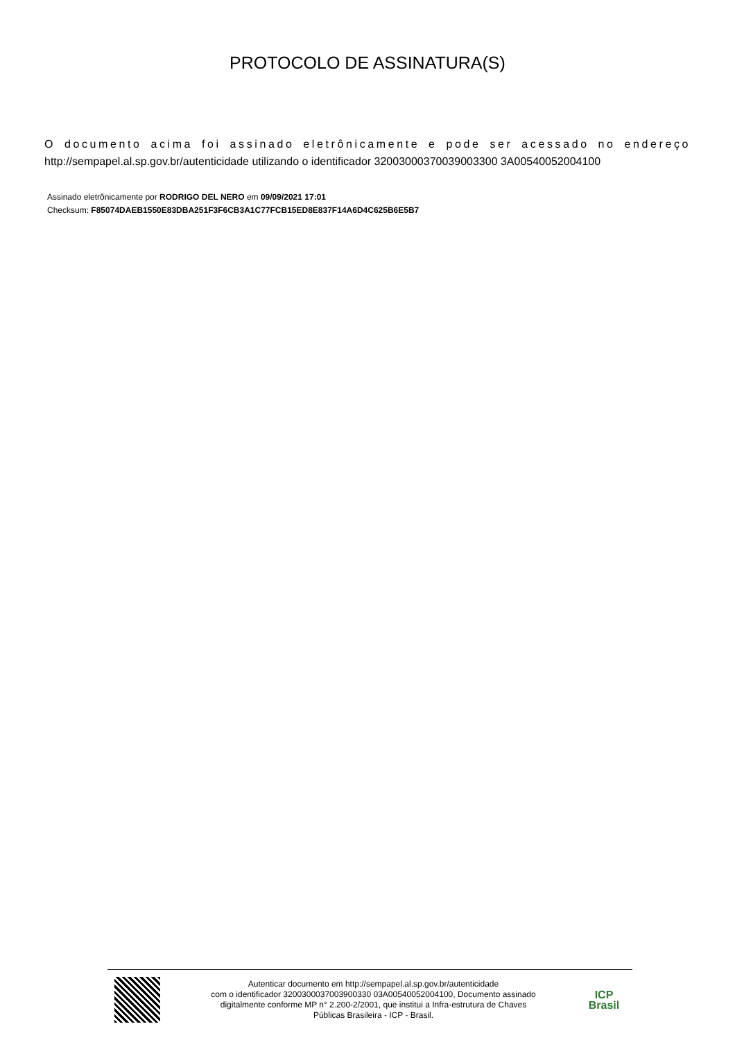PROTOCOLO DE ASSINATURA(S)
O documento acima foi assinado eletrônicamente e pode ser acessado no endereço http://sempapel.al.sp.gov.br/autenticidade utilizando o identificador 32003000370039003300 3A00540052004100
Assinado eletrônicamente por RODRIGO DEL NERO em 09/09/2021 17:01
Checksum: F85074DAEB1550E83DBA251F3F6CB3A1C77FCB15ED8E837F14A6D4C625B6E5B7
Autenticar documento em http://sempapel.al.sp.gov.br/autenticidade
com o identificador 3200300037003900330 03A00540052004100, Documento assinado
digitalmente conforme MP n° 2.200-2/2001, que institui a Infra-estrutura de Chaves
Públicas Brasileira - ICP - Brasil.
ICP
Brasil